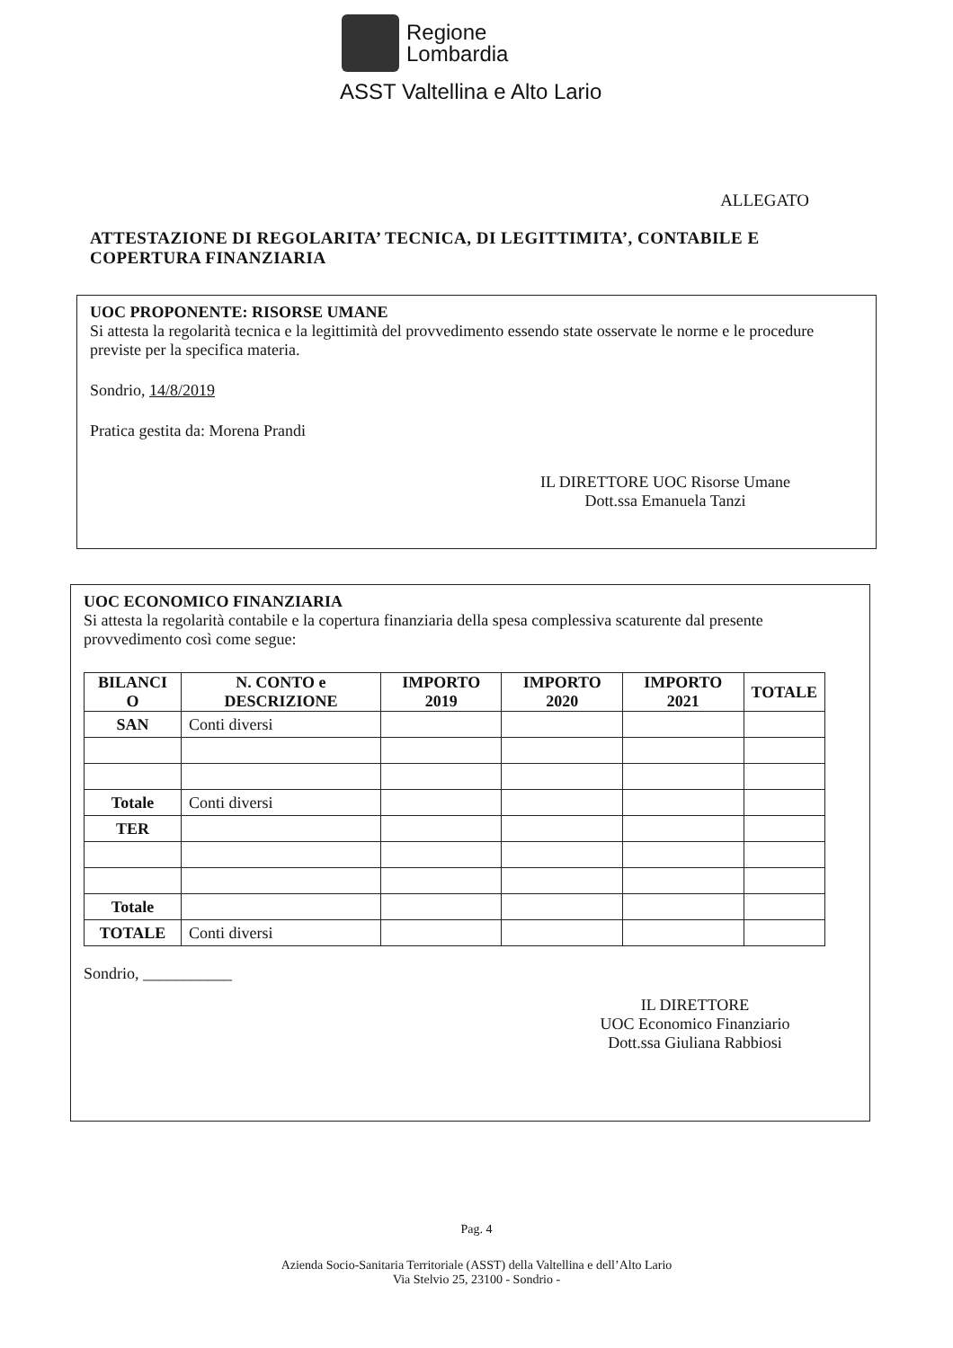Regione
Lombardia
ASST Valtellina e Alto Lario
ALLEGATO
ATTESTAZIONE DI REGOLARITA’ TECNICA, DI LEGITTIMITA’, CONTABILE E COPERTURA FINANZIARIA
UOC PROPONENTE: RISORSE UMANE
Si attesta la regolarità tecnica e la legittimità del provvedimento essendo state osservate le norme e le procedure previste per la specifica materia.
Sondrio, 14/8/2019
Pratica gestita da: Morena Prandi
IL DIRETTORE UOC Risorse Umane
Dott.ssa Emanuela Tanzi
UOC ECONOMICO FINANZIARIA
Si attesta la regolarità contabile e la copertura finanziaria della spesa complessiva scaturente dal presente provvedimento così come segue:
| BILANCI O | N. CONTO e DESCRIZIONE | IMPORTO 2019 | IMPORTO 2020 | IMPORTO 2021 | TOTALE |
| --- | --- | --- | --- | --- | --- |
| SAN | Conti diversi | | | | |
| Totale | Conti diversi | | | | |
| TER | | | | | |
| Totale | | | | | |
| TOTALE | Conti diversi | | | | |
Sondrio, ___________
IL DIRETTORE
UOC Economico Finanziario
Dott.ssa Giuliana Rabbiosi
Pag. 4
Azienda Socio-Sanitaria Territoriale (ASST) della Valtellina e dell’Alto Lario
Via Stelvio 25, 23100 - Sondrio -